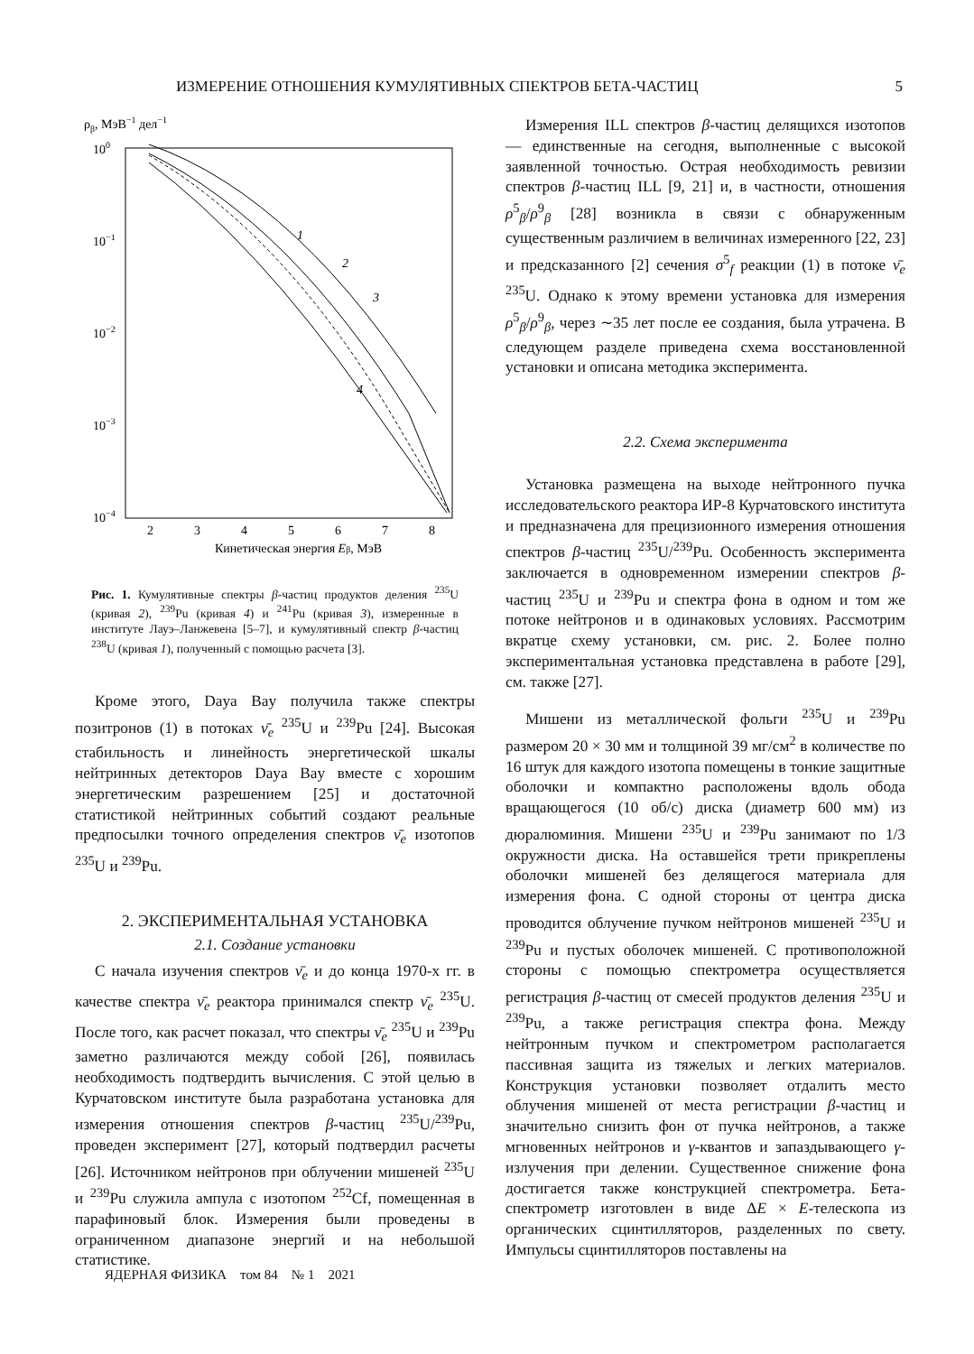ИЗМЕРЕНИЕ ОТНОШЕНИЯ КУМУЛЯТИВНЫХ СПЕКТРОВ БЕТА-ЧАСТИЦ 5
ρβ, МэВ−1 дел−1
100
10−1
10−2
10−3
10−4
2
3
4
5
6
7
8
Кинетическая энергия Eβ, МэВ
1
2
3
4
Рис. 1. Кумулятивные спектры β-частиц продуктов деления <sup>235</sup>U (кривая 2), <sup>239</sup>Pu (кривая 4) и <sup>241</sup>Pu (кривая 3), измеренные в институте Лауэ–Ланжевена [5–7], и кумулятивный спектр β-частиц <sup>238</sup>U (кривая 1), полученный с помощью расчета [3].
Кроме этого, Daya Bay получила также спектры позитронов (1) в потоках ν̄<sub>e</sub> <sup>235</sup>U и <sup>239</sup>Pu [24]. Высокая стабильность и линейность энергетической шкалы нейтринных детекторов Daya Bay вместе с хорошим энергетическим разрешением [25] и достаточной статистикой нейтринных событий создают реальные предпосылки точного определения спектров ν̄<sub>e</sub> изотопов <sup>235</sup>U и <sup>239</sup>Pu.
2. ЭКСПЕРИМЕНТАЛЬНАЯ УСТАНОВКА
2.1. Создание установки
С начала изучения спектров ν̄<sub>e</sub> и до конца 1970-х гг. в качестве спектра ν̄<sub>e</sub> реактора принимался спектр ν̄<sub>e</sub> <sup>235</sup>U. После того, как расчет показал, что спектры ν̄<sub>e</sub> <sup>235</sup>U и <sup>239</sup>Pu заметно различаются между собой [26], появилась необходимость подтвердить вычисления. С этой целью в Курчатовском институте была разработана установка для измерения отношения спектров β-частиц <sup>235</sup>U/<sup>239</sup>Pu, проведен эксперимент [27], который подтвердил расчеты [26]. Источником нейтронов при облучении мишеней <sup>235</sup>U и <sup>239</sup>Pu служила ампула с изотопом <sup>252</sup>Cf, помещенная в парафиновый блок. Измерения были проведены в ограниченном диапазоне энергий и на небольшой статистике.
Измерения ILL спектров β-частиц делящихся изотопов — единственные на сегодня, выполненные с высокой заявленной точностью. Острая необходимость ревизии спектров β-частиц ILL [9, 21] и, в частности, отношения ρ<sup>5</sup><sub>β</sub>/ρ<sup>9</sup><sub>β</sub> [28] возникла в связи с обнаруженным существенным различием в величинах измеренного [22, 23] и предсказанного [2] сечения σ<sup>5</sup><sub>f</sub> реакции (1) в потоке ν̄<sub>e</sub> <sup>235</sup>U. Однако к этому времени установка для измерения ρ<sup>5</sup><sub>β</sub>/ρ<sup>9</sup><sub>β</sub>, через ∼35 лет после ее создания, была утрачена. В следующем разделе приведена схема восстановленной установки и описана методика эксперимента.
2.2. Схема эксперимента
Установка размещена на выходе нейтронного пучка исследовательского реактора ИР-8 Курчатовского института и предназначена для прецизионного измерения отношения спектров β-частиц <sup>235</sup>U/<sup>239</sup>Pu. Особенность эксперимента заключается в одновременном измерении спектров β-частиц <sup>235</sup>U и <sup>239</sup>Pu и спектра фона в одном и том же потоке нейтронов и в одинаковых условиях. Рассмотрим вкратце схему установки, см. рис. 2. Более полно экспериментальная установка представлена в работе [29], см. также [27].
Мишени из металлической фольги <sup>235</sup>U и <sup>239</sup>Pu размером 20 × 30 мм и толщиной 39 мг/см<sup>2</sup> в количестве по 16 штук для каждого изотопа помещены в тонкие защитные оболочки и компактно расположены вдоль обода вращающегося (10 об/с) диска (диаметр 600 мм) из дюралюминия. Мишени <sup>235</sup>U и <sup>239</sup>Pu занимают по 1/3 окружности диска. На оставшейся трети прикреплены оболочки мишеней без делящегося материала для измерения фона. С одной стороны от центра диска проводится облучение пучком нейтронов мишеней <sup>235</sup>U и <sup>239</sup>Pu и пустых оболочек мишеней. С противоположной стороны с помощью спектрометра осуществляется регистрация β-частиц от смесей продуктов деления <sup>235</sup>U и <sup>239</sup>Pu, а также регистрация спектра фона. Между нейтронным пучком и спектрометром располагается пассивная защита из тяжелых и легких материалов. Конструкция установки позволяет отдалить место облучения мишеней от места регистрации β-частиц и значительно снизить фон от пучка нейтронов, а также мгновенных нейтронов и γ-квантов и запаздывающего γ-излучения при делении. Существенное снижение фона достигается также конструкцией спектрометра. Бета-спектрометр изготовлен в виде ΔE × E-телескопа из органических сцинтилляторов, разделенных по свету. Импульсы сцинтилляторов поставлены на
ЯДЕРНАЯ ФИЗИКА том 84 № 1 2021